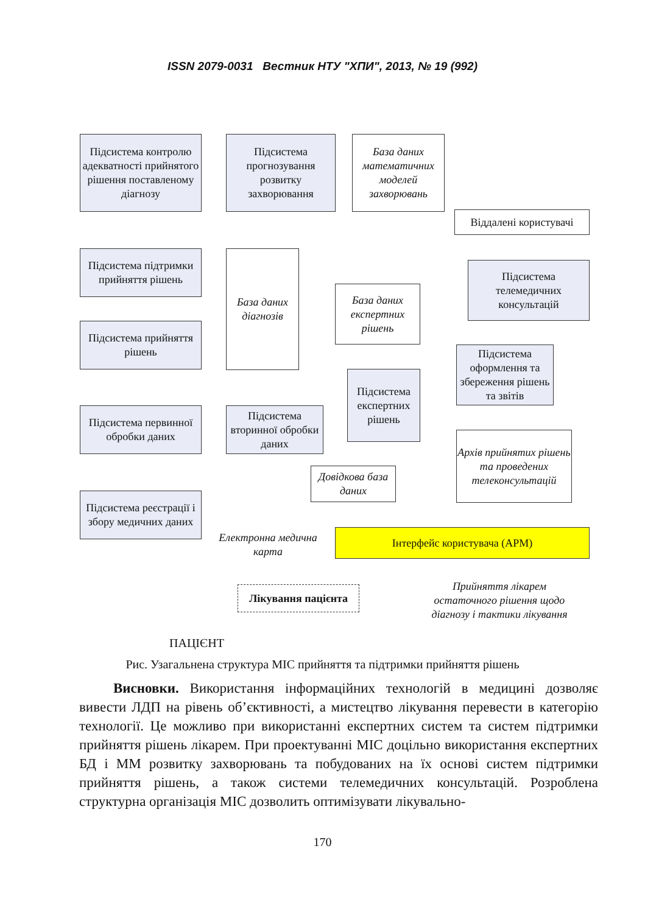ISSN 2079-0031 Вестник НТУ "ХПИ", 2013, № 19 (992)
Підсистема контролю адекватності прийнятого рішення поставленому діагнозу
Підсистема прогнозування розвитку захворювання
База даних математичних моделей захворювань
Віддалені користувачі
Підсистема підтримки прийняття рішень
База даних діагнозів
База даних експертних рішень
Підсистема телемедичних консультацій
Підсистема прийняття рішень
Підсистема оформлення та збереження рішень та звітів
Підсистема експертних рішень
Підсистема первинної обробки даних
Підсистема вторинної обробки даних
Архів прийнятих рішень та проведених телеконсультацій
Довідкова база даних
Підсистема реєстрації і збору медичних даних
Електронна медична карта
Інтерфейс користувача (АРМ)
Лікування пацієнта
Прийняття лікарем остаточного рішення щодо діагнозу і тактики лікування
ПАЦІЄНТ
Рис. Узагальнена структура МІС прийняття та підтримки прийняття рішень
Висновки. Використання інформаційних технологій в медицині дозволяє вивести ЛДП на рівень об’єктивності, а мистецтво лікування перевести в категорію технології. Це можливо при використанні експертних систем та систем підтримки прийняття рішень лікарем. При проектуванні МІС доцільно використання експертних БД і ММ розвитку захворювань та побудованих на їх основі систем підтримки прийняття рішень, а також системи телемедичних консультацій. Розроблена структурна організація МІС дозволить оптимізувати лікувально-
170